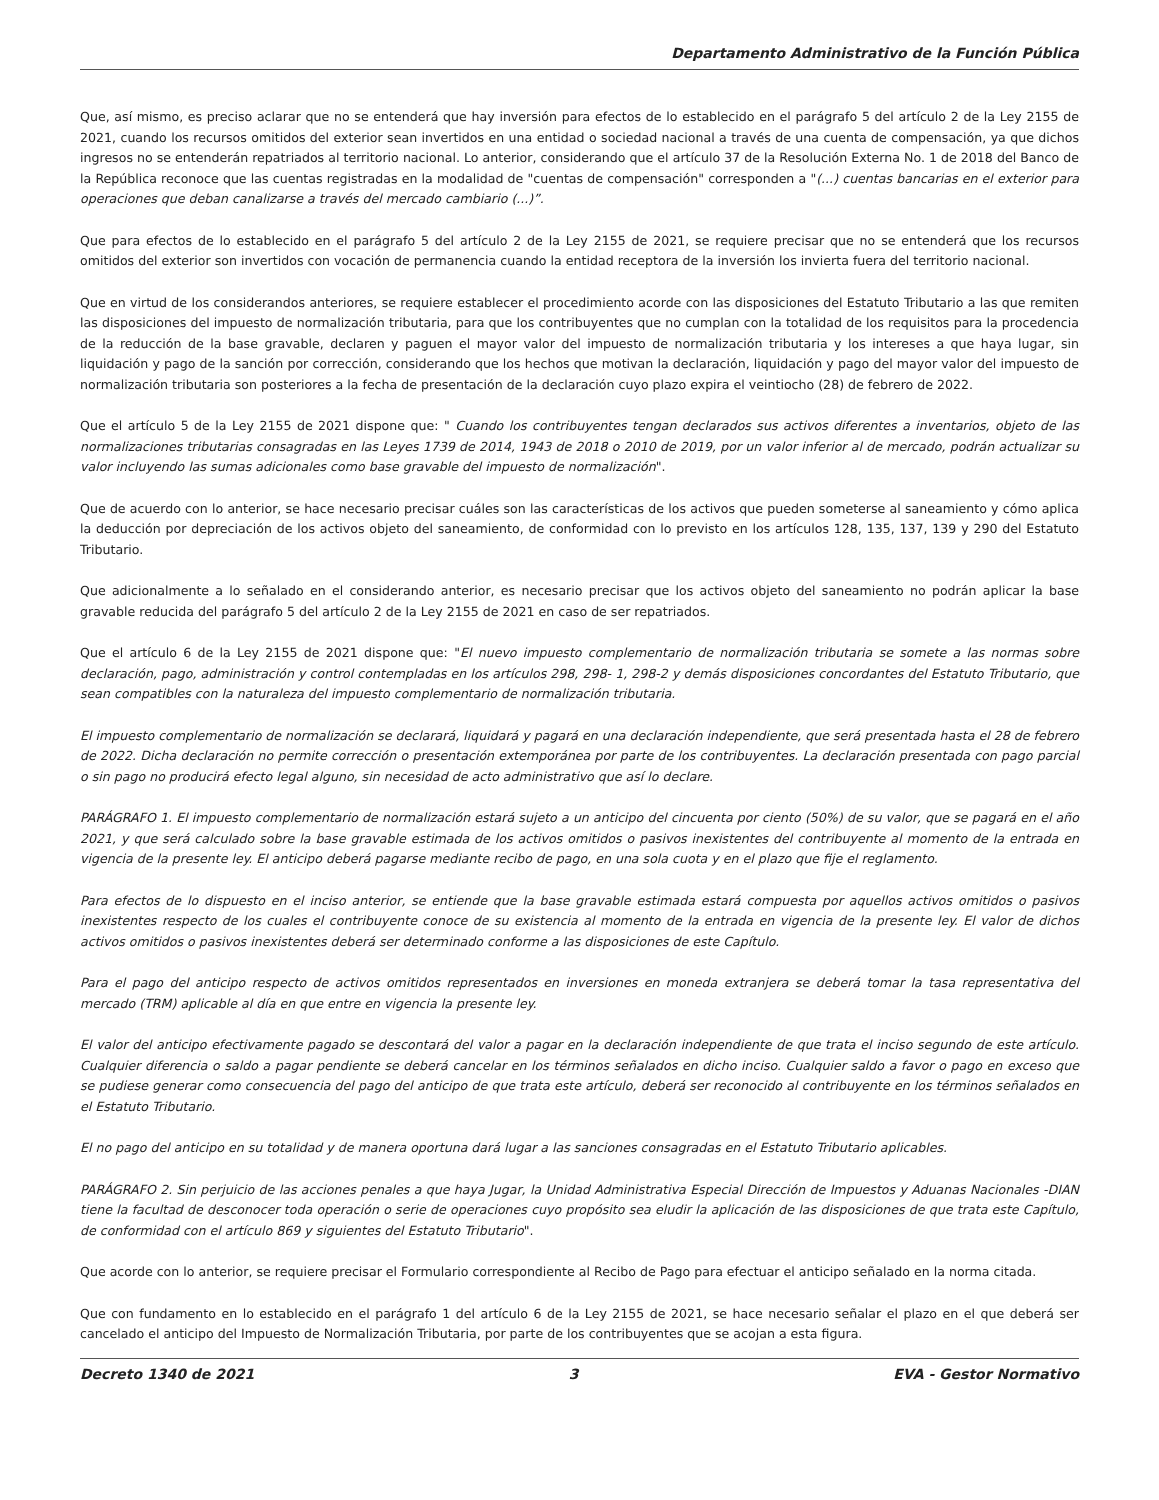Departamento Administrativo de la Función Pública
Que, así mismo, es preciso aclarar que no se entenderá que hay inversión para efectos de lo establecido en el parágrafo 5 del artículo 2 de la Ley 2155 de 2021, cuando los recursos omitidos del exterior sean invertidos en una entidad o sociedad nacional a través de una cuenta de compensación, ya que dichos ingresos no se entenderán repatriados al territorio nacional. Lo anterior, considerando que el artículo 37 de la Resolución Externa No. 1 de 2018 del Banco de la República reconoce que las cuentas registradas en la modalidad de "cuentas de compensación" corresponden a "(...) cuentas bancarias en el exterior para operaciones que deban canalizarse a través del mercado cambiario (...)”.
Que para efectos de lo establecido en el parágrafo 5 del artículo 2 de la Ley 2155 de 2021, se requiere precisar que no se entenderá que los recursos omitidos del exterior son invertidos con vocación de permanencia cuando la entidad receptora de la inversión los invierta fuera del territorio nacional.
Que en virtud de los considerandos anteriores, se requiere establecer el procedimiento acorde con las disposiciones del Estatuto Tributario a las que remiten las disposiciones del impuesto de normalización tributaria, para que los contribuyentes que no cumplan con la totalidad de los requisitos para la procedencia de la reducción de la base gravable, declaren y paguen el mayor valor del impuesto de normalización tributaria y los intereses a que haya lugar, sin liquidación y pago de la sanción por corrección, considerando que los hechos que motivan la declaración, liquidación y pago del mayor valor del impuesto de normalización tributaria son posteriores a la fecha de presentación de la declaración cuyo plazo expira el veintiocho (28) de febrero de 2022.
Que el artículo 5 de la Ley 2155 de 2021 dispone que: " Cuando los contribuyentes tengan declarados sus activos diferentes a inventarios, objeto de las normalizaciones tributarias consagradas en las Leyes 1739 de 2014, 1943 de 2018 o 2010 de 2019, por un valor inferior al de mercado, podrán actualizar su valor incluyendo las sumas adicionales como base gravable del impuesto de normalización".
Que de acuerdo con lo anterior, se hace necesario precisar cuáles son las características de los activos que pueden someterse al saneamiento y cómo aplica la deducción por depreciación de los activos objeto del saneamiento, de conformidad con lo previsto en los artículos 128, 135, 137, 139 y 290 del Estatuto Tributario.
Que adicionalmente a lo señalado en el considerando anterior, es necesario precisar que los activos objeto del saneamiento no podrán aplicar la base gravable reducida del parágrafo 5 del artículo 2 de la Ley 2155 de 2021 en caso de ser repatriados.
Que el artículo 6 de la Ley 2155 de 2021 dispone que: "El nuevo impuesto complementario de normalización tributaria se somete a las normas sobre declaración, pago, administración y control contempladas en los artículos 298, 298- 1, 298-2 y demás disposiciones concordantes del Estatuto Tributario, que sean compatibles con la naturaleza del impuesto complementario de normalización tributaria.
El impuesto complementario de normalización se declarará, liquidará y pagará en una declaración independiente, que será presentada hasta el 28 de febrero de 2022. Dicha declaración no permite corrección o presentación extemporánea por parte de los contribuyentes. La declaración presentada con pago parcial o sin pago no producirá efecto legal alguno, sin necesidad de acto administrativo que así lo declare.
PARÁGRAFO 1. El impuesto complementario de normalización estará sujeto a un anticipo del cincuenta por ciento (50%) de su valor, que se pagará en el año 2021, y que será calculado sobre la base gravable estimada de los activos omitidos o pasivos inexistentes del contribuyente al momento de la entrada en vigencia de la presente ley. El anticipo deberá pagarse mediante recibo de pago, en una sola cuota y en el plazo que fije el reglamento.
Para efectos de lo dispuesto en el inciso anterior, se entiende que la base gravable estimada estará compuesta por aquellos activos omitidos o pasivos inexistentes respecto de los cuales el contribuyente conoce de su existencia al momento de la entrada en vigencia de la presente ley. El valor de dichos activos omitidos o pasivos inexistentes deberá ser determinado conforme a las disposiciones de este Capítulo.
Para el pago del anticipo respecto de activos omitidos representados en inversiones en moneda extranjera se deberá tomar la tasa representativa del mercado (TRM) aplicable al día en que entre en vigencia la presente ley.
El valor del anticipo efectivamente pagado se descontará del valor a pagar en la declaración independiente de que trata el inciso segundo de este artículo. Cualquier diferencia o saldo a pagar pendiente se deberá cancelar en los términos señalados en dicho inciso. Cualquier saldo a favor o pago en exceso que se pudiese generar como consecuencia del pago del anticipo de que trata este artículo, deberá ser reconocido al contribuyente en los términos señalados en el Estatuto Tributario.
El no pago del anticipo en su totalidad y de manera oportuna dará lugar a las sanciones consagradas en el Estatuto Tributario aplicables.
PARÁGRAFO 2. Sin perjuicio de las acciones penales a que haya Jugar, la Unidad Administrativa Especial Dirección de Impuestos y Aduanas Nacionales -DIAN tiene la facultad de desconocer toda operación o serie de operaciones cuyo propósito sea eludir la aplicación de las disposiciones de que trata este Capítulo, de conformidad con el artículo 869 y siguientes del Estatuto Tributario".
Que acorde con lo anterior, se requiere precisar el Formulario correspondiente al Recibo de Pago para efectuar el anticipo señalado en la norma citada.
Que con fundamento en lo establecido en el parágrafo 1 del artículo 6 de la Ley 2155 de 2021, se hace necesario señalar el plazo en el que deberá ser cancelado el anticipo del Impuesto de Normalización Tributaria, por parte de los contribuyentes que se acojan a esta figura.
Decreto 1340 de 2021 3 EVA - Gestor Normativo